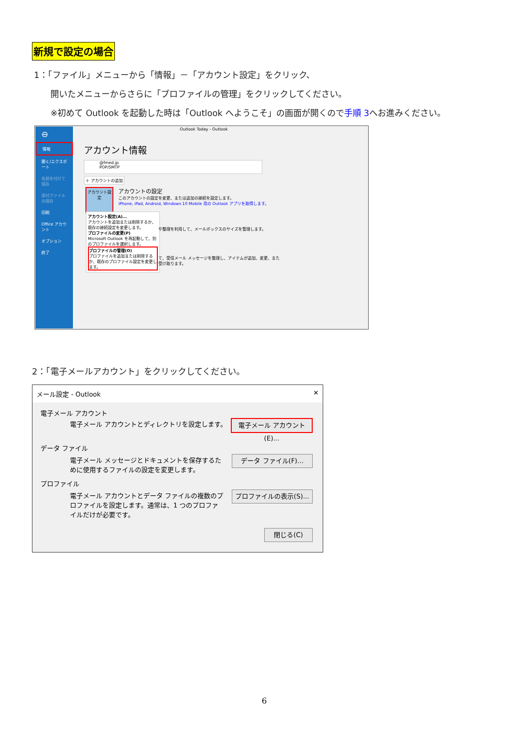新規で設定の場合
1：「ファイル」メニューから「情報」－「アカウント設定」をクリック、
開いたメニューからさらに「プロファイルの管理」をクリックしてください。
※初めて Outlook を起動した時は「Outlook へようこそ」の画面が開くので手順 3へお進みください。
⊖
情報
開く/エクスポート
名前を付けて保存
添付ファイルの保存
印刷
Office アカウント
オプション
終了
Outlook Today - Outlook
アカウント情報
@fmed.jp
POP/SMTP
＋ アカウントの追加
アカウント設定
アカウントの設定
このアカウントの設定を変更、または追加の接続を設定します。
iPhone, iPad, Android, Windows 10 Mobile 用の Outlook アプリを取得します。
アカウント設定(A)...
アカウントを追加または削除するか、既存の接続設定を変更します。
プロファイルの変更(P)
Microsoft Outlook を再起動して、別のプロファイルを選択します。
プロファイルの管理(O)
プロファイルを追加または削除するか、既存のプロファイル設定を変更します。
や整理を利用して、メールボックスのサイズを管理します。
て、受信メール メッセージを整理し、アイテムが追加、変更、また
受け取ります。
2：「電子メールアカウント」をクリックしてください。
メール設定 - Outlook ✕
電子メール アカウント
電子メール アカウントとディレクトリを設定します。
電子メール アカウント(E)...
データ ファイル
電子メール メッセージとドキュメントを保存するために使用するファイルの設定を変更します。
データ ファイル(F)...
プロファイル
電子メール アカウントとデータ ファイルの複数のプロファイルを設定します。通常は、1 つのプロファイルだけが必要です。
プロファイルの表示(S)...
閉じる(C)
6